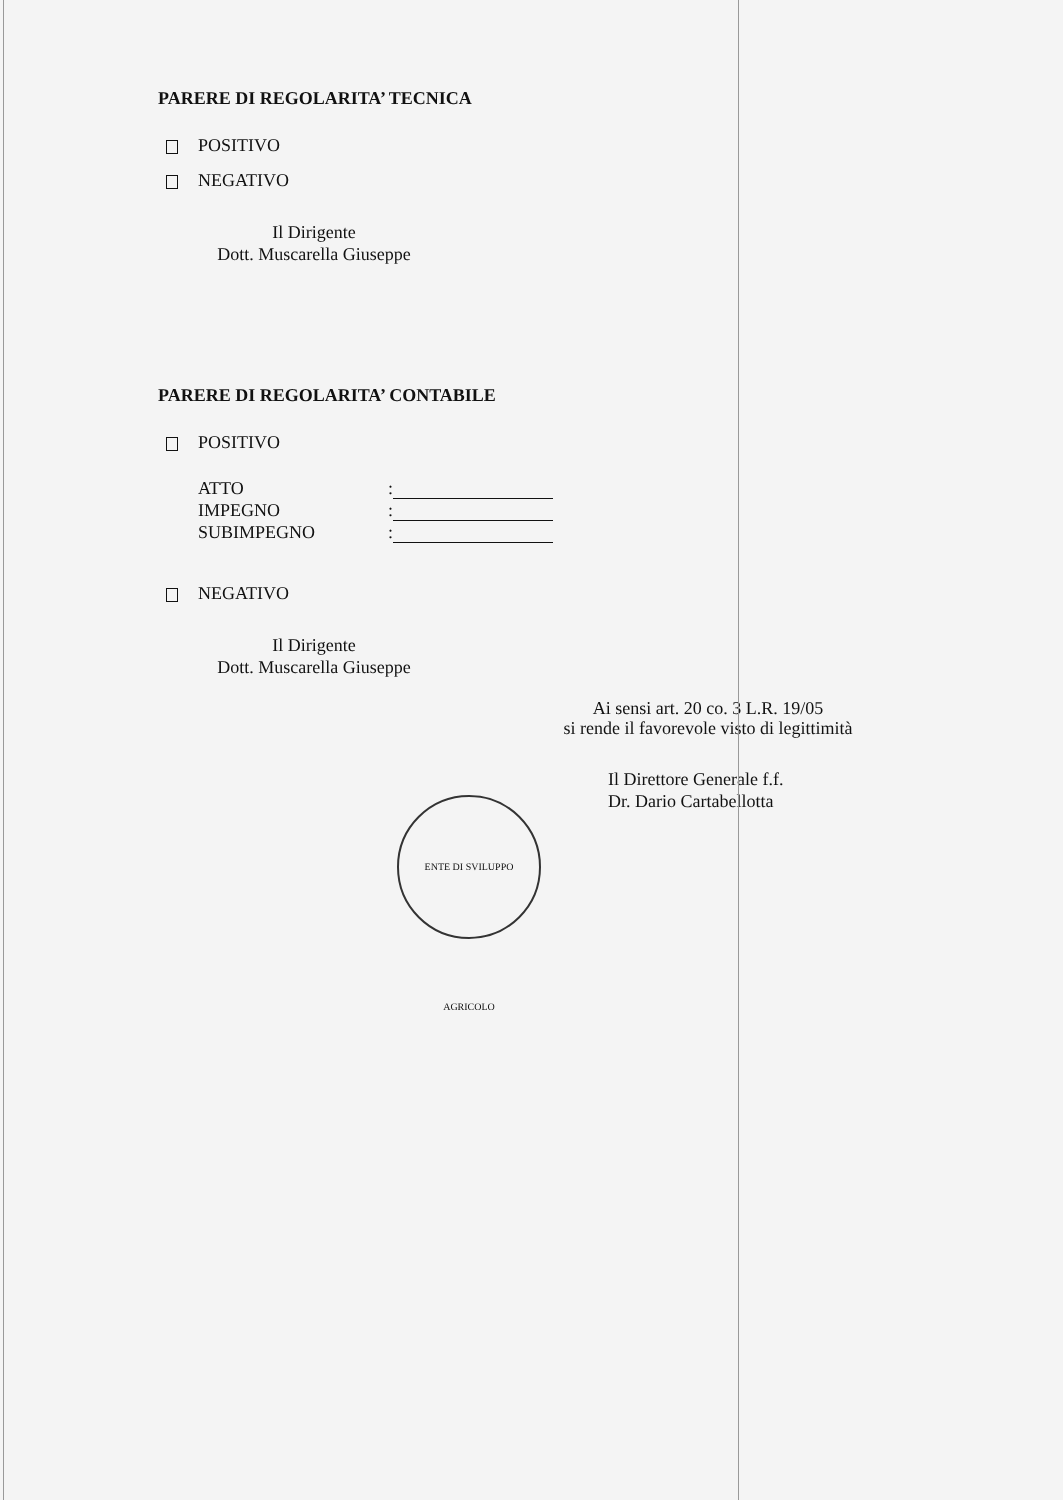PARERE DI REGOLARITA’ TECNICA
POSITIVO
NEGATIVO
Il Dirigente
Dott. Muscarella Giuseppe
PARERE DI REGOLARITA’ CONTABILE
POSITIVO
ATTO:
IMPEGNO:
SUBIMPEGNO:
NEGATIVO
Il Dirigente
Dott. Muscarella Giuseppe
Ai sensi art. 20 co. 3 L.R. 19/05
si rende il favorevole visto di legittimità
Il Direttore Generale f.f.
Dr. Dario Cartabellotta
ENTE DI SVILUPPO AGRICOLO